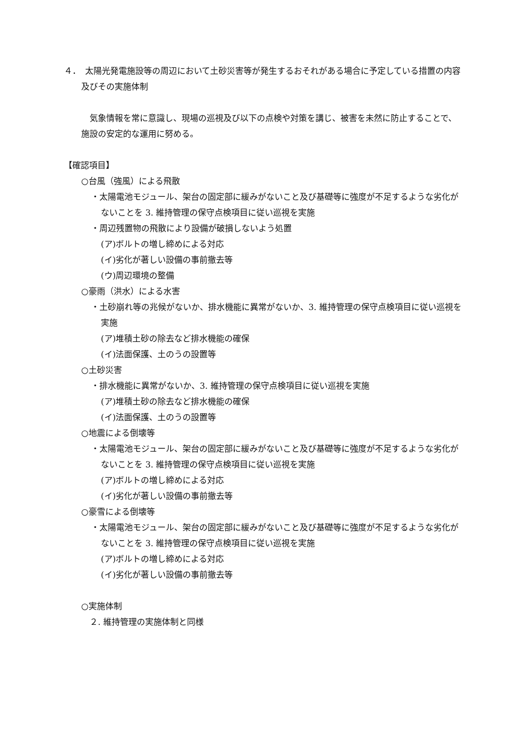４．　太陽光発電施設等の周辺において土砂災害等が発生するおそれがある場合に予定している措置の内容及びその実施体制
　気象情報を常に意識し、現場の巡視及び以下の点検や対策を講じ、被害を未然に防止することで、施設の安定的な運用に努める。
【確認項目】
○台風（強風）による飛散
・太陽電池モジュール、架台の固定部に緩みがないこと及び基礎等に強度が不足するような劣化がないことを 3. 維持管理の保守点検項目に従い巡視を実施
・周辺残置物の飛散により設備が破損しないよう処置
(ア)ボルトの増し締めによる対応
(イ)劣化が著しい設備の事前撤去等
(ウ)周辺環境の整備
○豪雨（洪水）による水害
・土砂崩れ等の兆候がないか、排水機能に異常がないか、3. 維持管理の保守点検項目に従い巡視を実施
(ア)堆積土砂の除去など排水機能の確保
(イ)法面保護、土のうの設置等
○土砂災害
・排水機能に異常がないか、3. 維持管理の保守点検項目に従い巡視を実施
(ア)堆積土砂の除去など排水機能の確保
(イ)法面保護、土のうの設置等
○地震による倒壊等
・太陽電池モジュール、架台の固定部に緩みがないこと及び基礎等に強度が不足するような劣化がないことを 3. 維持管理の保守点検項目に従い巡視を実施
(ア)ボルトの増し締めによる対応
(イ)劣化が著しい設備の事前撤去等
○豪雪による倒壊等
・太陽電池モジュール、架台の固定部に緩みがないこと及び基礎等に強度が不足するような劣化がないことを 3. 維持管理の保守点検項目に従い巡視を実施
(ア)ボルトの増し締めによる対応
(イ)劣化が著しい設備の事前撤去等
○実施体制
　２. 維持管理の実施体制と同様